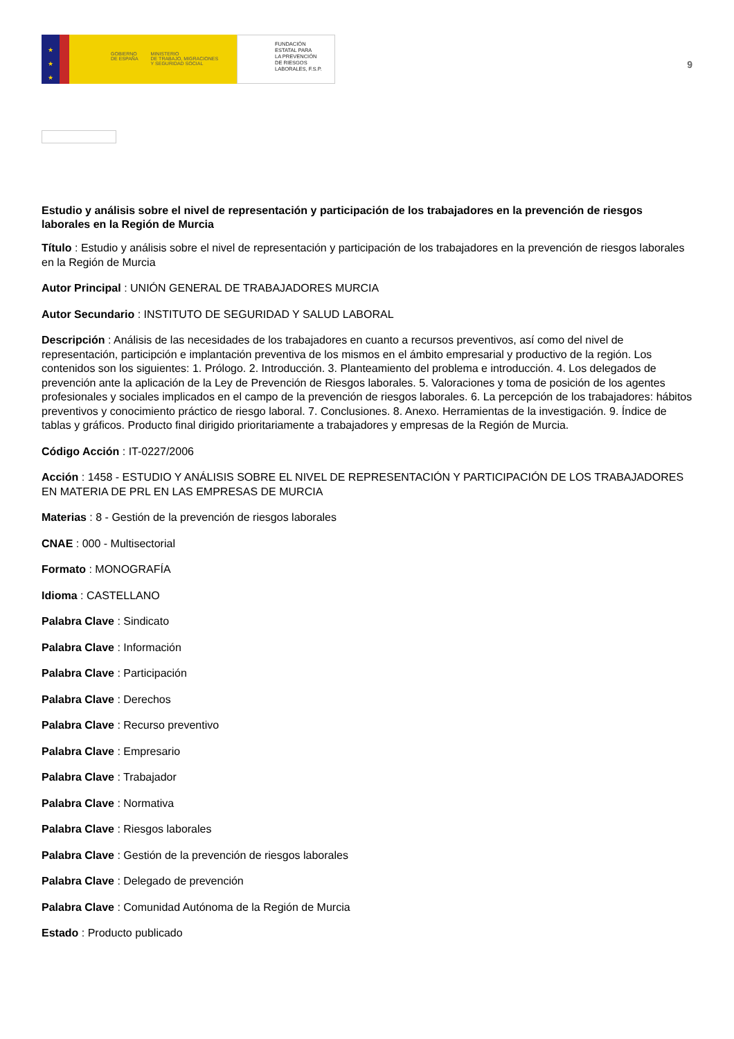★
★
★
GOBIERNO
DE ESPAÑA MINISTERIO
DE TRABAJO, MIGRACIONES
Y SEGURIDAD SOCIAL
FUNDACIÓN
ESTATAL PARA
LA PREVENCIÓN
DE RIESGOS
LABORALES, F.S.P.
9
Estudio y análisis sobre el nivel de representación y participación de los trabajadores en la prevención de riesgos laborales en la Región de Murcia
Título : Estudio y análisis sobre el nivel de representación y participación de los trabajadores en la prevención de riesgos laborales en la Región de Murcia
Autor Principal : UNIÓN GENERAL DE TRABAJADORES MURCIA
Autor Secundario : INSTITUTO DE SEGURIDAD Y SALUD LABORAL
Descripción : Análisis de las necesidades de los trabajadores en cuanto a recursos preventivos, así como del nivel de representación, participción e implantación preventiva de los mismos en el ámbito empresarial y productivo de la región. Los contenidos son los siguientes: 1. Prólogo. 2. Introducción. 3. Planteamiento del problema e introducción. 4. Los delegados de prevención ante la aplicación de la Ley de Prevención de Riesgos laborales. 5. Valoraciones y toma de posición de los agentes profesionales y sociales implicados en el campo de la prevención de riesgos laborales. 6. La percepción de los trabajadores: hábitos preventivos y conocimiento práctico de riesgo laboral. 7. Conclusiones. 8. Anexo. Herramientas de la investigación. 9. Índice de tablas y gráficos. Producto final dirigido prioritariamente a trabajadores y empresas de la Región de Murcia.
Código Acción : IT-0227/2006
Acción : 1458 - ESTUDIO Y ANÁLISIS SOBRE EL NIVEL DE REPRESENTACIÓN Y PARTICIPACIÓN DE LOS TRABAJADORES EN MATERIA DE PRL EN LAS EMPRESAS DE MURCIA
Materias : 8 - Gestión de la prevención de riesgos laborales
CNAE : 000 - Multisectorial
Formato : MONOGRAFÍA
Idioma : CASTELLANO
Palabra Clave : Sindicato
Palabra Clave : Información
Palabra Clave : Participación
Palabra Clave : Derechos
Palabra Clave : Recurso preventivo
Palabra Clave : Empresario
Palabra Clave : Trabajador
Palabra Clave : Normativa
Palabra Clave : Riesgos laborales
Palabra Clave : Gestión de la prevención de riesgos laborales
Palabra Clave : Delegado de prevención
Palabra Clave : Comunidad Autónoma de la Región de Murcia
Estado : Producto publicado